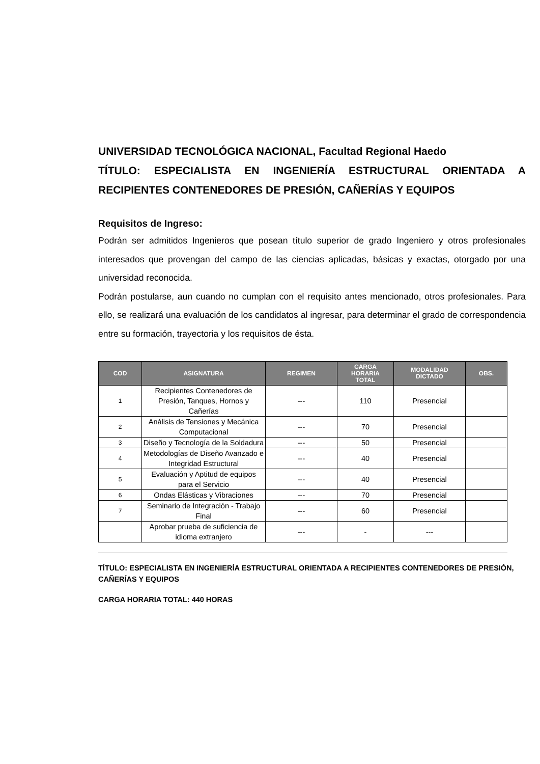UNIVERSIDAD TECNOLÓGICA NACIONAL, Facultad Regional Haedo
TÍTULO: ESPECIALISTA EN INGENIERÍA ESTRUCTURAL ORIENTADA A RECIPIENTES CONTENEDORES DE PRESIÓN, CAÑERÍAS Y EQUIPOS
Requisitos de Ingreso:
Podrán ser admitidos Ingenieros que posean título superior de grado Ingeniero y otros profesionales interesados que provengan del campo de las ciencias aplicadas, básicas y exactas, otorgado por una universidad reconocida.
Podrán postularse, aun cuando no cumplan con el requisito antes mencionado, otros profesionales. Para ello, se realizará una evaluación de los candidatos al ingresar, para determinar el grado de correspondencia entre su formación, trayectoria y los requisitos de ésta.
| COD | ASIGNATURA | REGIMEN | CARGA HORARIA TOTAL | MODALIDAD DICTADO | OBS. |
| --- | --- | --- | --- | --- | --- |
| 1 | Recipientes Contenedores de Presión, Tanques, Hornos y Cañerías | --- | 110 | Presencial | |
| 2 | Análisis de Tensiones y Mecánica Computacional | --- | 70 | Presencial | |
| 3 | Diseño y Tecnología de la Soldadura | --- | 50 | Presencial | |
| 4 | Metodologías de Diseño Avanzado e Integridad Estructural | --- | 40 | Presencial | |
| 5 | Evaluación y Aptitud de equipos para el Servicio | --- | 40 | Presencial | |
| 6 | Ondas Elásticas y Vibraciones | --- | 70 | Presencial | |
| 7 | Seminario de Integración - Trabajo Final | --- | 60 | Presencial | |
| | Aprobar prueba de suficiencia de idioma extranjero | --- | - | --- | |
TÍTULO: ESPECIALISTA EN INGENIERÍA ESTRUCTURAL ORIENTADA A RECIPIENTES CONTENEDORES DE PRESIÓN, CAÑERÍAS Y EQUIPOS
CARGA HORARIA TOTAL: 440 HORAS